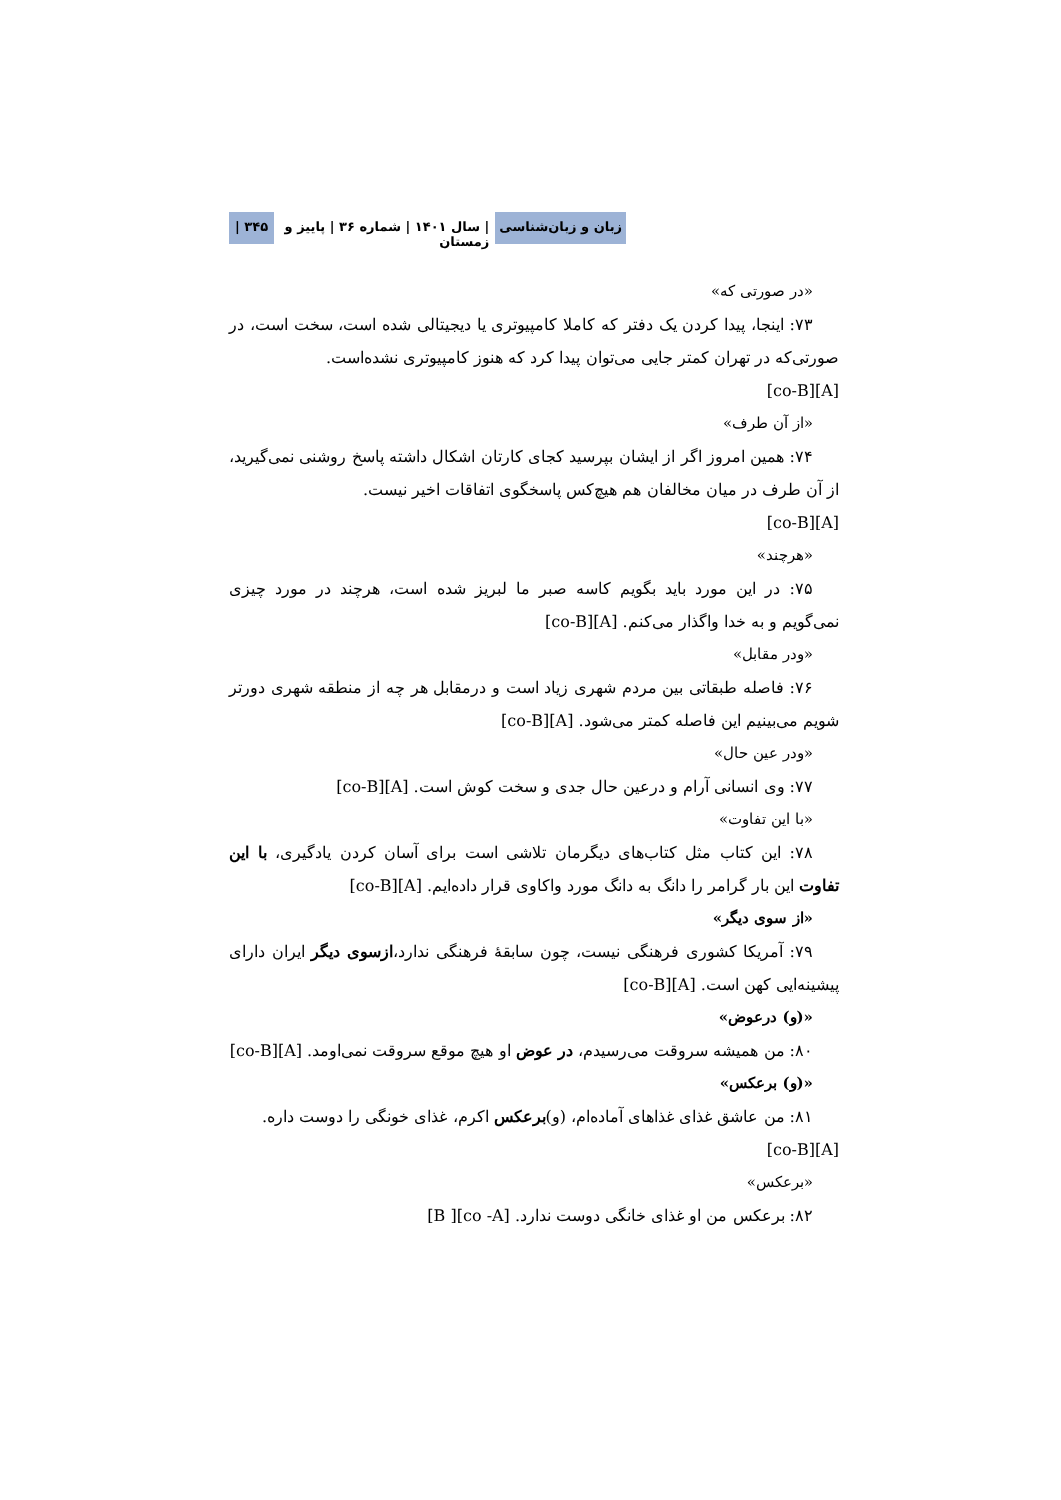زبان و زبان‌شناسی | سال ۱۴۰۱ | شماره ۳۶ | پاییز و زمستان ۳۴۵ |
«در صورتی که»
۷۳: اینجا، پیدا کردن یک دفتر که کاملا کامپیوتری یا دیجیتالی شده است، سخت است، در صورتی‌که در تهران کمتر جایی می‌توان پیدا کرد که هنوز کامپیوتری نشده‌است.
[A][co-B]
«از آن طرف»
۷۴: همین امروز اگر از ایشان بپرسید کجای کارتان اشکال داشته پاسخ روشنی نمی‌گیرید، از آن طرف در میان مخالفان هم هیچ‌کس پاسخگوی اتفاقات اخیر نیست.
[A][co-B]
«هرچند»
۷۵: در این مورد باید بگویم کاسه صبر ما لبریز شده است، هرچند در مورد چیزی نمی‌گویم و به خدا واگذار می‌کنم. [A][co-B]
«ودر مقابل»
۷۶: فاصله طبقاتی بین مردم شهری زیاد است و درمقابل هر چه از منطقه شهری دورتر شویم می‌بینیم این فاصله کمتر می‌شود. [A][co-B]
«ودر عین حال»
۷۷: وی انسانی آرام و درعین حال جدی و سخت کوش است. [A][co-B]
«با این تفاوت»
۷۸: این کتاب مثل کتاب‌های دیگرمان تلاشی است برای آسان کردن یادگیری، با این تفاوت این بار گرامر را دانگ به دانگ مورد واکاوی قرار داده‌ایم. [A][co-B]
«از سوی دیگر»
۷۹: آمریکا کشوری فرهنگی نیست، چون سابقهٔ فرهنگی ندارد،ازسوی دیگر ایران دارای پیشینه‌ایی کهن است. [A][co-B]
«(و) درعوض»
۸۰: من همیشه سروقت می‌رسیدم، در عوض او هیچ موقع سروقت نمی‌اومد. [A][co-B]
«(و) برعکس»
۸۱: من عاشق غذای غذاهای آماده‌ام، (و)برعکس اکرم، غذای خونگی را دوست داره.
[A][co-B]
«برعکس»
۸۲: برعکس من او غذای خانگی دوست ندارد. [co -A][ B]